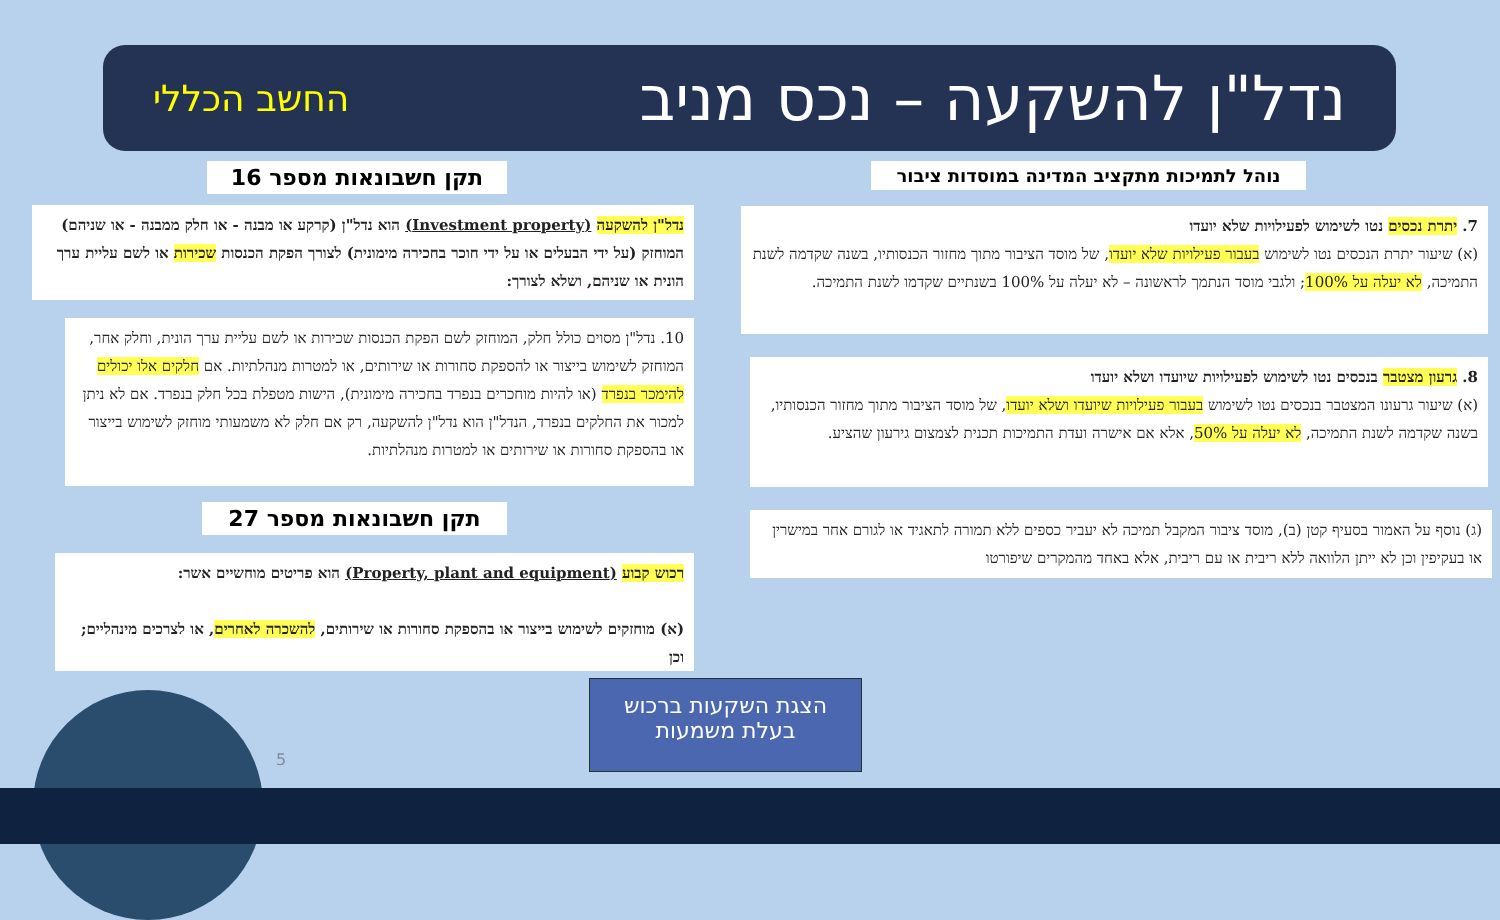נדל"ן להשקעה – נכס מניב
החשב הכללי
נוהל לתמיכות מתקציב המדינה במוסדות ציבור
תקן חשבונאות מספר 16
7. יתרת נכסים נטו לשימוש לפעילויות שלא יועדו
(א) שיעור יתרת הנכסים נטו לשימוש בעבור פעילויות שלא יועדו, של מוסד הציבור מתוך מחזור הכנסותיו, בשנה שקדמה לשנת התמיכה, לא יעלה על 100%; ולגבי מוסד הנתמך לראשונה – לא יעלה על 100% בשנתיים שקדמו לשנת התמיכה.
נדל"ן להשקעה (Investment property) הוא נדל"ן (קרקע או מבנה - או חלק ממבנה - או שניהם) המוחזק (על ידי הבעלים או על ידי חוכר בחכירה מימונית) לצורך הפקת הכנסות שכירות או לשם עליית ערך הונית או שניהם, ושלא לצורך:
10. נדל"ן מסוים כולל חלק, המוחזק לשם הפקת הכנסות שכירות או לשם עליית ערך הונית, וחלק אחר, המוחזק לשימוש בייצור או להספקת סחורות או שירותים, או למטרות מנהלתיות. אם חלקים אלו יכולים להימכר בנפרד (או להיות מוחכרים בנפרד בחכירה מימונית), הישות מטפלת בכל חלק בנפרד. אם לא ניתן למכור את החלקים בנפרד, הנדל"ן הוא נדל"ן להשקעה, רק אם חלק לא משמעותי מוחזק לשימוש בייצור או בהספקת סחורות או שירותים או למטרות מנהלתיות.
8. גרעון מצטבר בנכסים נטו לשימוש לפעילויות שיועדו ושלא יועדו
(א) שיעור גרעונו המצטבר בנכסים נטו לשימוש בעבור פעילויות שיועדו ושלא יועדו, של מוסד הציבור מתוך מחזור הכנסותיו, בשנה שקדמה לשנת התמיכה, לא יעלה על 50%, אלא אם אישרה ועדת התמיכות תכנית לצמצום גירעון שהציע.
(ג) נוסף על האמור בסעיף קטן (ב), מוסד ציבור המקבל תמיכה לא יעביר כספים ללא תמורה לתאגיד או לגורם אחר במישרין או בעקיפין וכן לא ייתן הלוואה ללא ריבית או עם ריבית, אלא באחד מהמקרים שיפורטו
תקן חשבונאות מספר 27
רכוש קבוע (Property, plant and equipment) הוא פריטים מוחשיים אשר:
(א) מוחזקים לשימוש בייצור או בהספקת סחורות או שירותים, להשכרה לאחרים, או לצרכים מינהליים; וכן
הצגת השקעות ברכוש
בעלת משמעות
5